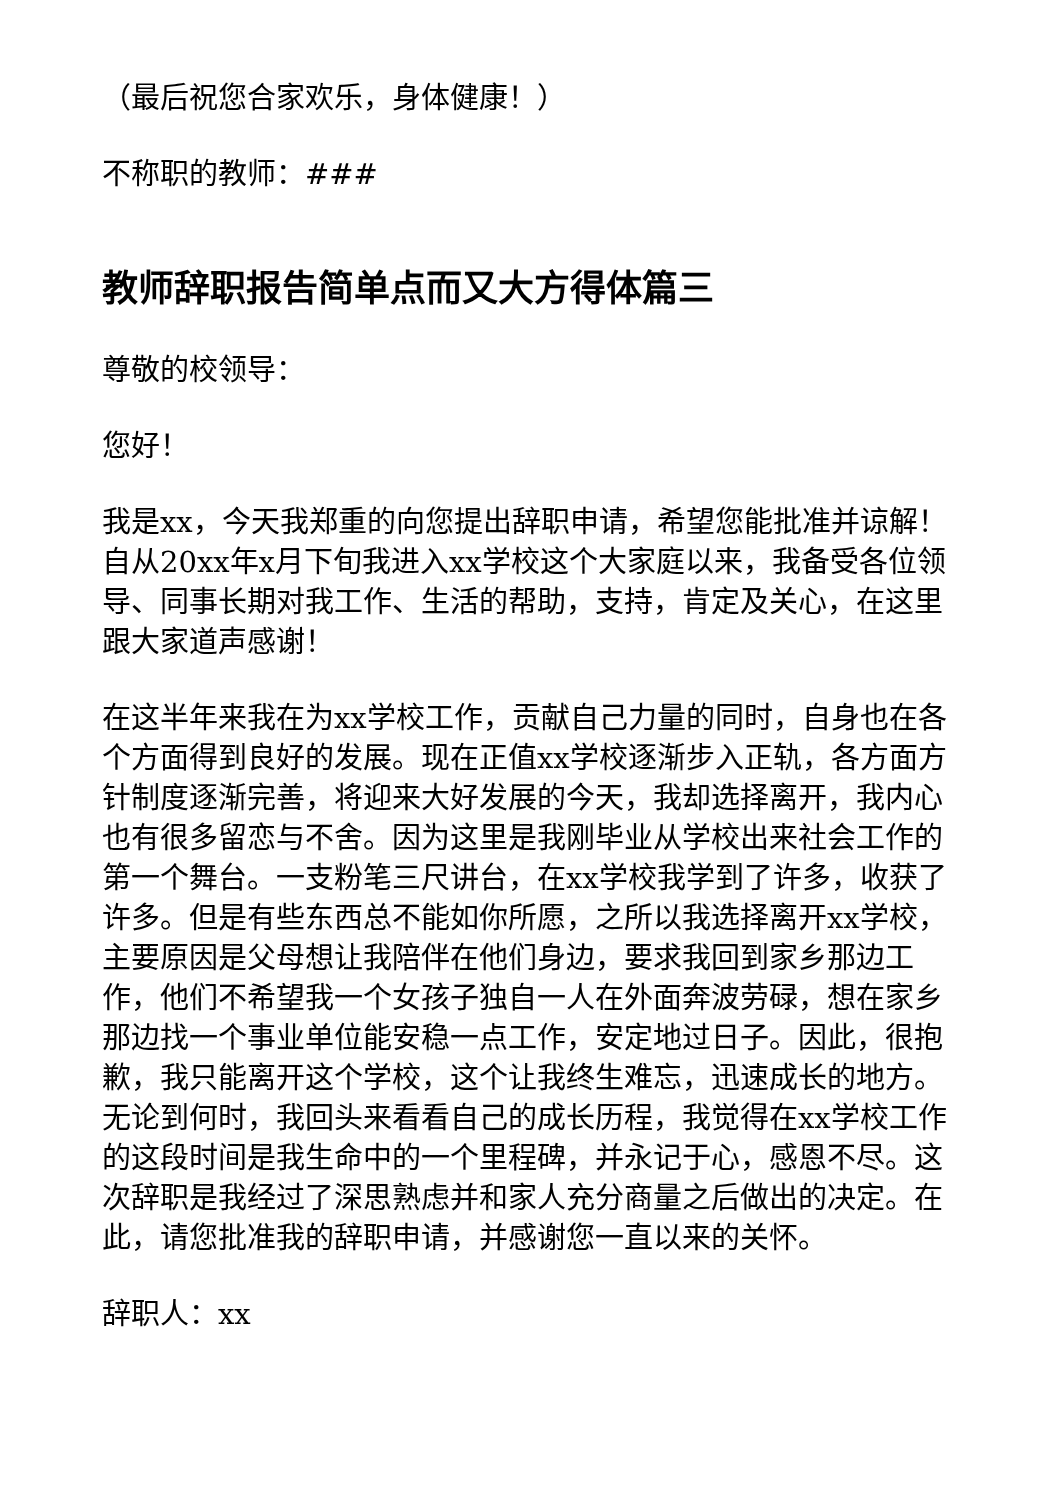（最后祝您合家欢乐，身体健康！）
不称职的教师：###
教师辞职报告简单点而又大方得体篇三
尊敬的校领导：
您好！
我是xx，今天我郑重的向您提出辞职申请，希望您能批准并谅解！自从20xx年x月下旬我进入xx学校这个大家庭以来，我备受各位领导、同事长期对我工作、生活的帮助，支持，肯定及关心，在这里跟大家道声感谢！
在这半年来我在为xx学校工作，贡献自己力量的同时，自身也在各个方面得到良好的发展。现在正值xx学校逐渐步入正轨，各方面方针制度逐渐完善，将迎来大好发展的今天，我却选择离开，我内心也有很多留恋与不舍。因为这里是我刚毕业从学校出来社会工作的第一个舞台。一支粉笔三尺讲台，在xx学校我学到了许多，收获了许多。但是有些东西总不能如你所愿，之所以我选择离开xx学校，主要原因是父母想让我陪伴在他们身边，要求我回到家乡那边工作，他们不希望我一个女孩子独自一人在外面奔波劳碌，想在家乡那边找一个事业单位能安稳一点工作，安定地过日子。因此，很抱歉，我只能离开这个学校，这个让我终生难忘，迅速成长的地方。无论到何时，我回头来看看自己的成长历程，我觉得在xx学校工作的这段时间是我生命中的一个里程碑，并永记于心，感恩不尽。这次辞职是我经过了深思熟虑并和家人充分商量之后做出的决定。在此，请您批准我的辞职申请，并感谢您一直以来的关怀。
辞职人：xx